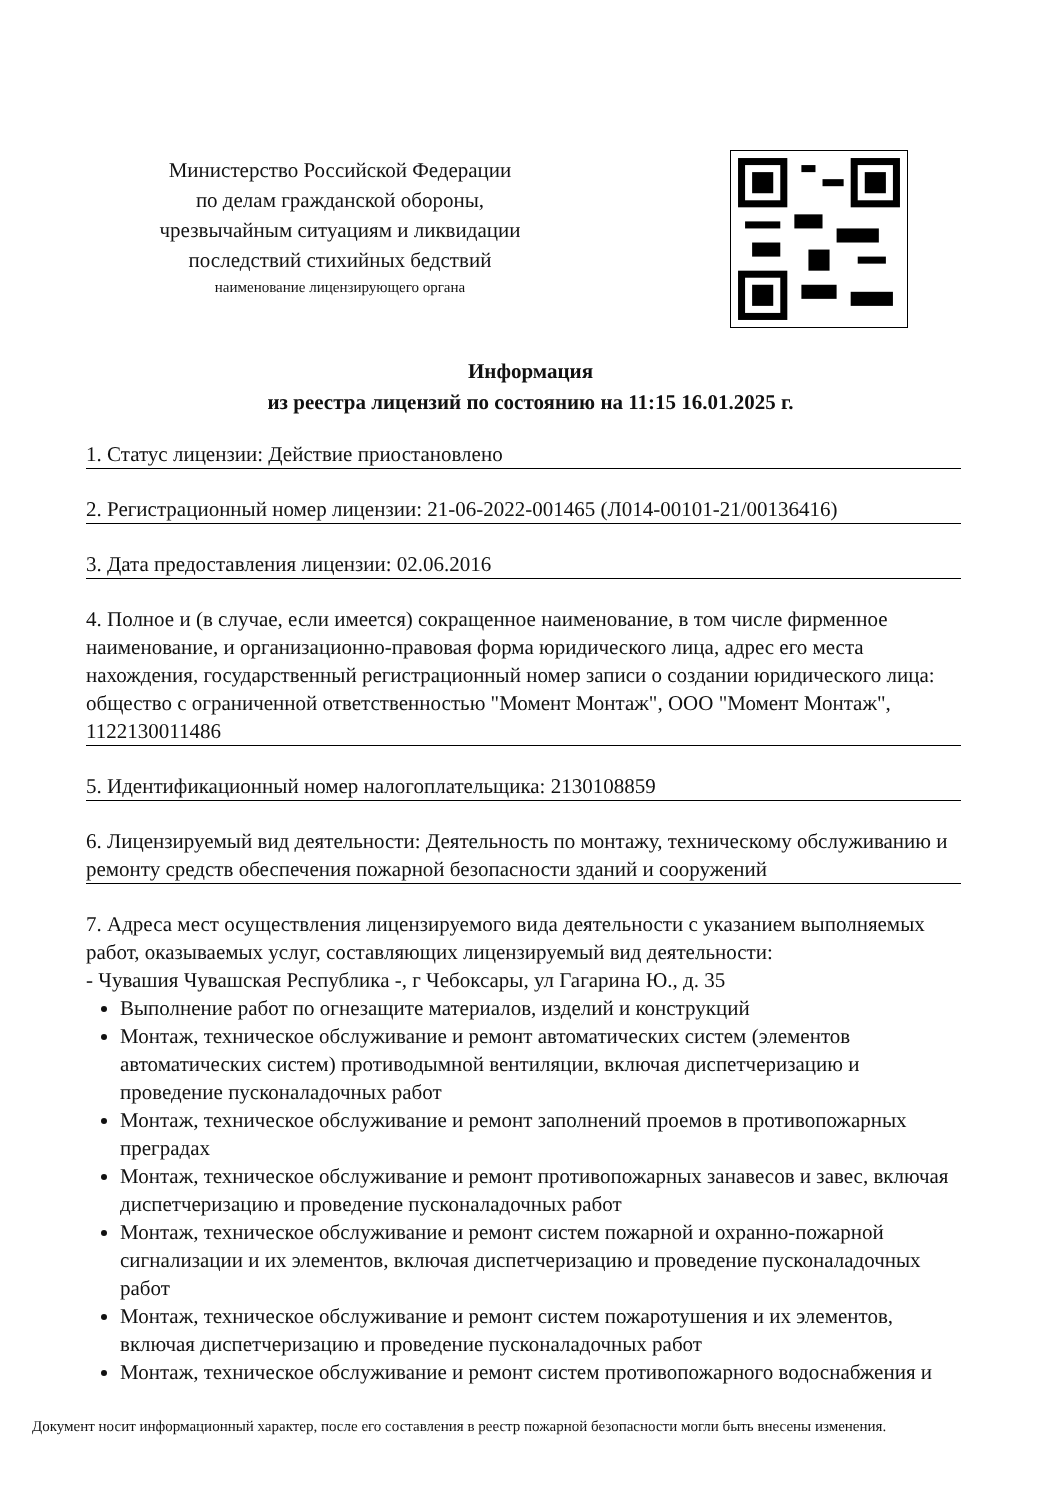Министерство Российской Федерации
по делам гражданской обороны,
чрезвычайным ситуациям и ликвидации
последствий стихийных бедствий
наименование лицензирующего органа
Информация
из реестра лицензий по состоянию на 11:15 16.01.2025 г.
1. Статус лицензии: Действие приостановлено
2. Регистрационный номер лицензии: 21-06-2022-001465 (Л014-00101-21/00136416)
3. Дата предоставления лицензии: 02.06.2016
4. Полное и (в случае, если имеется) сокращенное наименование, в том числе фирменное наименование, и организационно-правовая форма юридического лица, адрес его места нахождения, государственный регистрационный номер записи о создании юридического лица: общество с ограниченной ответственностью "Момент Монтаж", ООО "Момент Монтаж", 1122130011486
5. Идентификационный номер налогоплательщика: 2130108859
6. Лицензируемый вид деятельности: Деятельность по монтажу, техническому обслуживанию и ремонту средств обеспечения пожарной безопасности зданий и сооружений
7. Адреса мест осуществления лицензируемого вида деятельности с указанием выполняемых работ, оказываемых услуг, составляющих лицензируемый вид деятельности:
- Чувашия Чувашская Республика -, г Чебоксары, ул Гагарина Ю., д. 35
Выполнение работ по огнезащите материалов, изделий и конструкций
Монтаж, техническое обслуживание и ремонт автоматических систем (элементов автоматических систем) противодымной вентиляции, включая диспетчеризацию и проведение пусконаладочных работ
Монтаж, техническое обслуживание и ремонт заполнений проемов в противопожарных преградах
Монтаж, техническое обслуживание и ремонт противопожарных занавесов и завес, включая диспетчеризацию и проведение пусконаладочных работ
Монтаж, техническое обслуживание и ремонт систем пожарной и охранно-пожарной сигнализации и их элементов, включая диспетчеризацию и проведение пусконаладочных работ
Монтаж, техническое обслуживание и ремонт систем пожаротушения и их элементов, включая диспетчеризацию и проведение пусконаладочных работ
Монтаж, техническое обслуживание и ремонт систем противопожарного водоснабжения и
Документ носит информационный характер, после его составления в реестр пожарной безопасности могли быть внесены изменения.